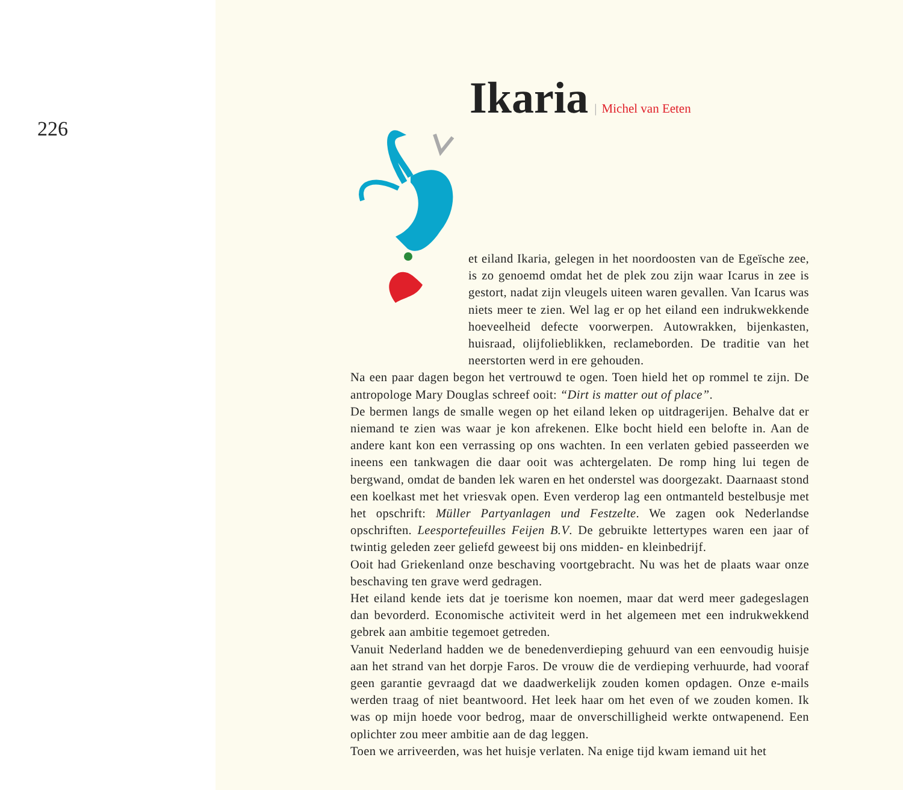226
Ikaria
| Michel van Eeten
et eiland Ikaria, gelegen in het noordoosten van de Egeïsche zee, is zo genoemd omdat het de plek zou zijn waar Icarus in zee is gestort, nadat zijn vleugels uiteen waren gevallen. Van Icarus was niets meer te zien. Wel lag er op het eiland een indrukwekkende hoeveelheid defecte voorwerpen. Autowrakken, bijenkasten, huisraad, olijfolieblikken, reclameborden. De traditie van het neerstorten werd in ere gehouden.
Na een paar dagen begon het vertrouwd te ogen. Toen hield het op rommel te zijn. De antropologe Mary Douglas schreef ooit: “Dirt is matter out of place”.
De bermen langs de smalle wegen op het eiland leken op uitdragerijen. Behalve dat er niemand te zien was waar je kon afrekenen. Elke bocht hield een belofte in. Aan de andere kant kon een verrassing op ons wachten. In een verlaten gebied passeerden we ineens een tankwagen die daar ooit was achtergelaten. De romp hing lui tegen de bergwand, omdat de banden lek waren en het onderstel was doorgezakt. Daarnaast stond een koelkast met het vriesvak open. Even verderop lag een ontmanteld bestelbusje met het opschrift: Müller Partyanlagen und Festzelte. We zagen ook Nederlandse opschriften. Leesportefeuilles Feijen B.V. De gebruikte lettertypes waren een jaar of twintig geleden zeer geliefd geweest bij ons midden- en kleinbedrijf.
Ooit had Griekenland onze beschaving voortgebracht. Nu was het de plaats waar onze beschaving ten grave werd gedragen.
Het eiland kende iets dat je toerisme kon noemen, maar dat werd meer gadegeslagen dan bevorderd. Economische activiteit werd in het algemeen met een indrukwekkend gebrek aan ambitie tegemoet getreden.
Vanuit Nederland hadden we de benedenverdieping gehuurd van een eenvoudig huisje aan het strand van het dorpje Faros. De vrouw die de verdieping verhuurde, had vooraf geen garantie gevraagd dat we daadwerkelijk zouden komen opdagen. Onze e-mails werden traag of niet beantwoord. Het leek haar om het even of we zouden komen. Ik was op mijn hoede voor bedrog, maar de onverschilligheid werkte ontwapenend. Een oplichter zou meer ambitie aan de dag leggen.
Toen we arriveerden, was het huisje verlaten. Na enige tijd kwam iemand uit het